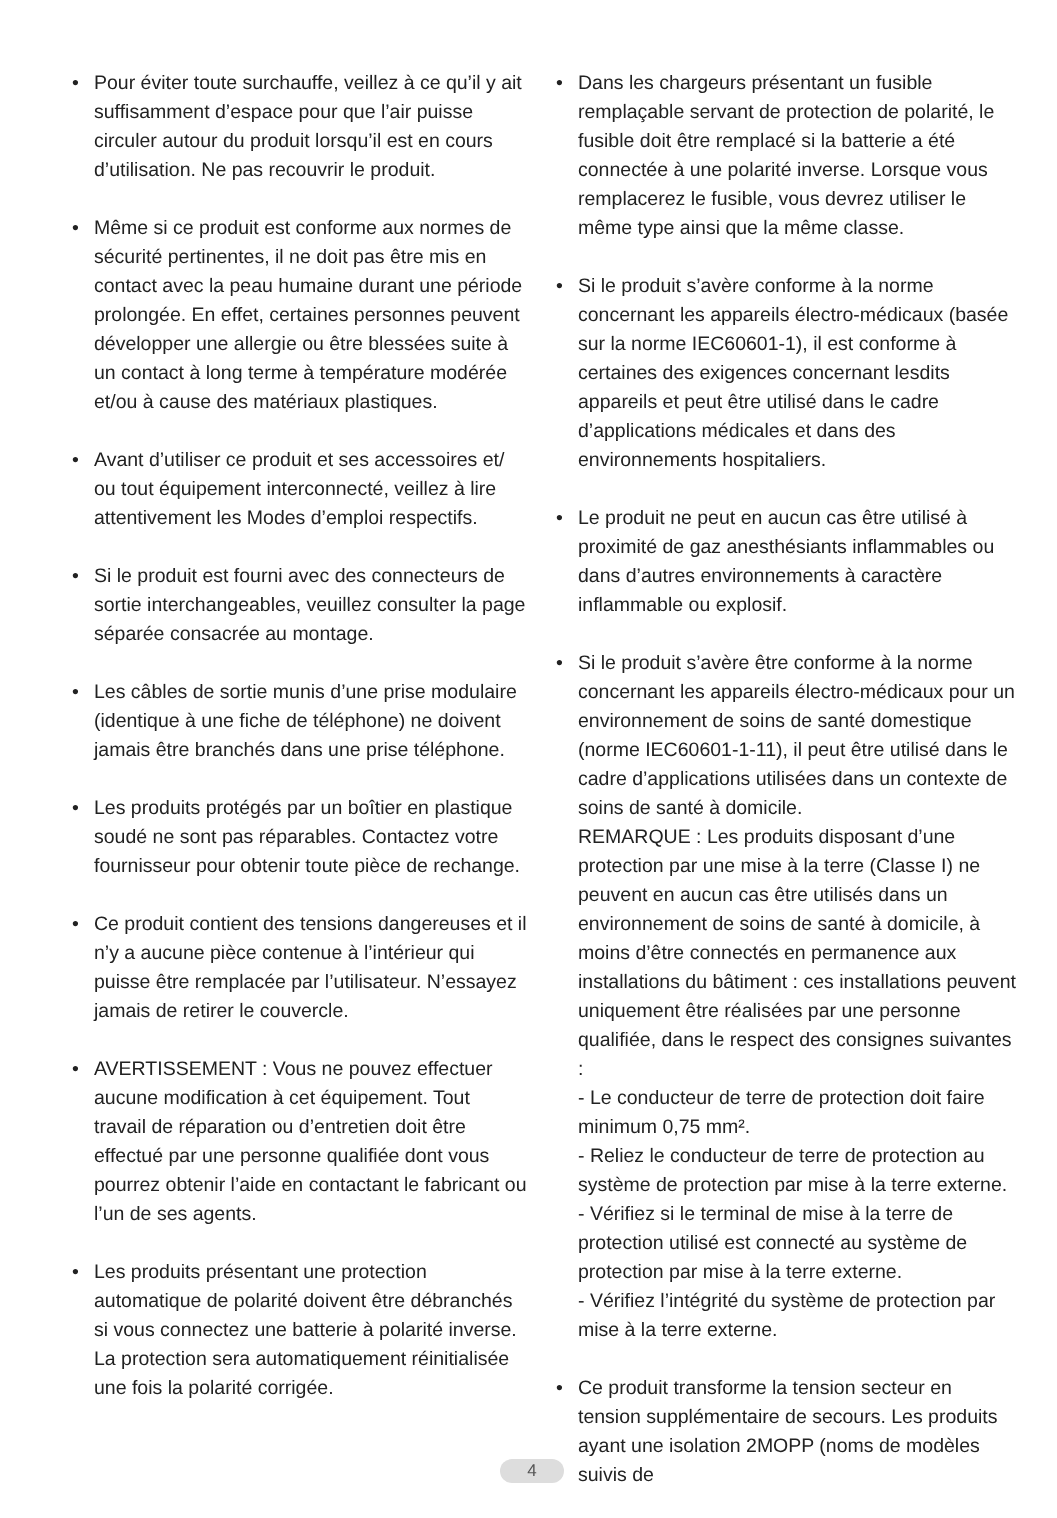• Pour éviter toute surchauffe, veillez à ce qu’il y ait suffisamment d’espace pour que l’air puisse circuler autour du produit lorsqu’il est en cours d’utilisation. Ne pas recouvrir le produit.
• Même si ce produit est conforme aux normes de sécurité pertinentes, il ne doit pas être mis en contact avec la peau humaine durant une période prolongée. En effet, certaines personnes peuvent développer une allergie ou être blessées suite à un contact à long terme à température modérée et/ou à cause des matériaux plastiques.
• Avant d’utiliser ce produit et ses accessoires et/ ou tout équipement interconnecté, veillez à lire attentivement les Modes d’emploi respectifs.
• Si le produit est fourni avec des connecteurs de sortie interchangeables, veuillez consulter la page séparée consacrée au montage.
• Les câbles de sortie munis d’une prise modulaire (identique à une fiche de téléphone) ne doivent jamais être branchés dans une prise téléphone.
• Les produits protégés par un boîtier en plastique soudé ne sont pas réparables. Contactez votre fournisseur pour obtenir toute pièce de rechange.
• Ce produit contient des tensions dangereuses et il n’y a aucune pièce contenue à l’intérieur qui puisse être remplacée par l’utilisateur. N’essayez jamais de retirer le couvercle.
• AVERTISSEMENT : Vous ne pouvez effectuer aucune modification à cet équipement. Tout travail de réparation ou d’entretien doit être effectué par une personne qualifiée dont vous pourrez obtenir l’aide en contactant le fabricant ou l’un de ses agents.
• Les produits présentant une protection automatique de polarité doivent être débranchés si vous connectez une batterie à polarité inverse. La protection sera automatiquement réinitialisée une fois la polarité corrigée.
• Dans les chargeurs présentant un fusible remplaçable servant de protection de polarité, le fusible doit être remplacé si la batterie a été connectée à une polarité inverse. Lorsque vous remplacerez le fusible, vous devrez utiliser le même type ainsi que la même classe.
• Si le produit s’avère conforme à la norme concernant les appareils électro-médicaux (basée sur la norme IEC60601-1), il est conforme à certaines des exigences concernant lesdits appareils et peut être utilisé dans le cadre d’applications médicales et dans des environnements hospitaliers.
• Le produit ne peut en aucun cas être utilisé à proximité de gaz anesthésiants inflammables ou dans d’autres environnements à caractère inflammable ou explosif.
• Si le produit s’avère être conforme à la norme concernant les appareils électro-médicaux pour un environnement de soins de santé domestique (norme IEC60601-1-11), il peut être utilisé dans le cadre d’applications utilisées dans un contexte de soins de santé à domicile.
REMARQUE : Les produits disposant d’une protection par une mise à la terre (Classe I) ne peuvent en aucun cas être utilisés dans un environnement de soins de santé à domicile, à moins d’être connectés en permanence aux installations du bâtiment : ces installations peuvent uniquement être réalisées par une personne qualifiée, dans le respect des consignes suivantes :
- Le conducteur de terre de protection doit faire minimum 0,75 mm².
- Reliez le conducteur de terre de protection au système de protection par mise à la terre externe.
- Vérifiez si le terminal de mise à la terre de protection utilisé est connecté au système de protection par mise à la terre externe.
- Vérifiez l’intégrité du système de protection par mise à la terre externe.
• Ce produit transforme la tension secteur en tension supplémentaire de secours. Les produits ayant une isolation 2MOPP (noms de modèles suivis de
4